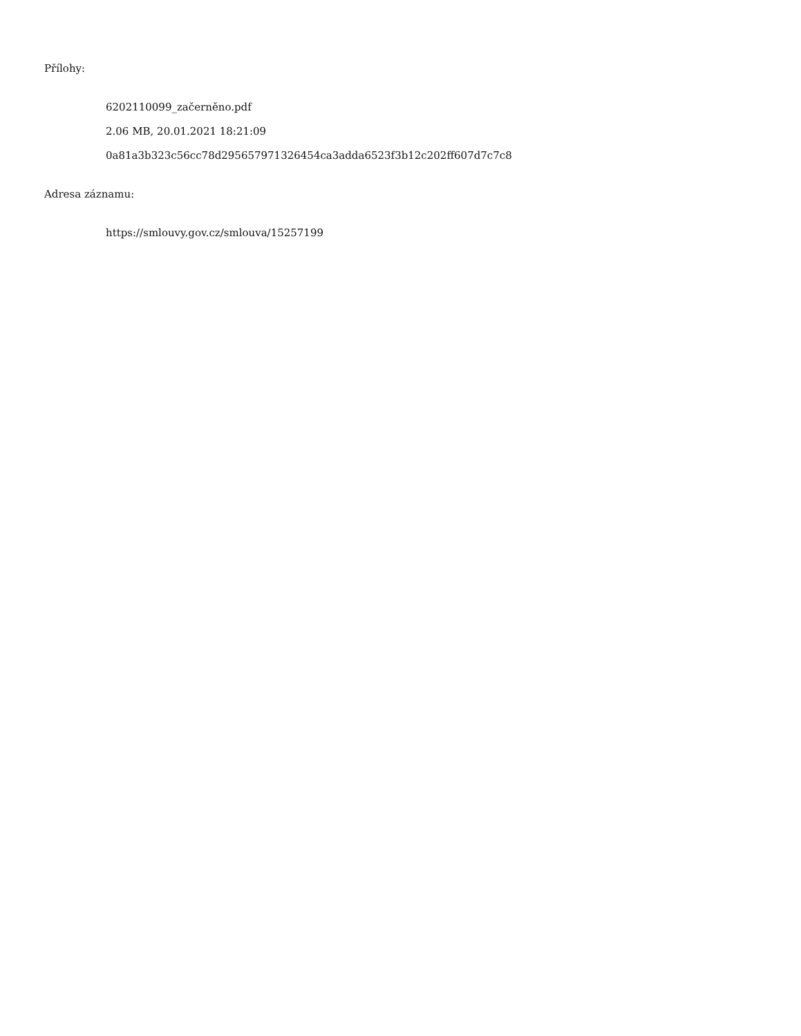Přílohy:
6202110099_začerněno.pdf
2.06 MB, 20.01.2021 18:21:09
0a81a3b323c56cc78d295657971326454ca3adda6523f3b12c202ff607d7c7c8
Adresa záznamu:
https://smlouvy.gov.cz/smlouva/15257199